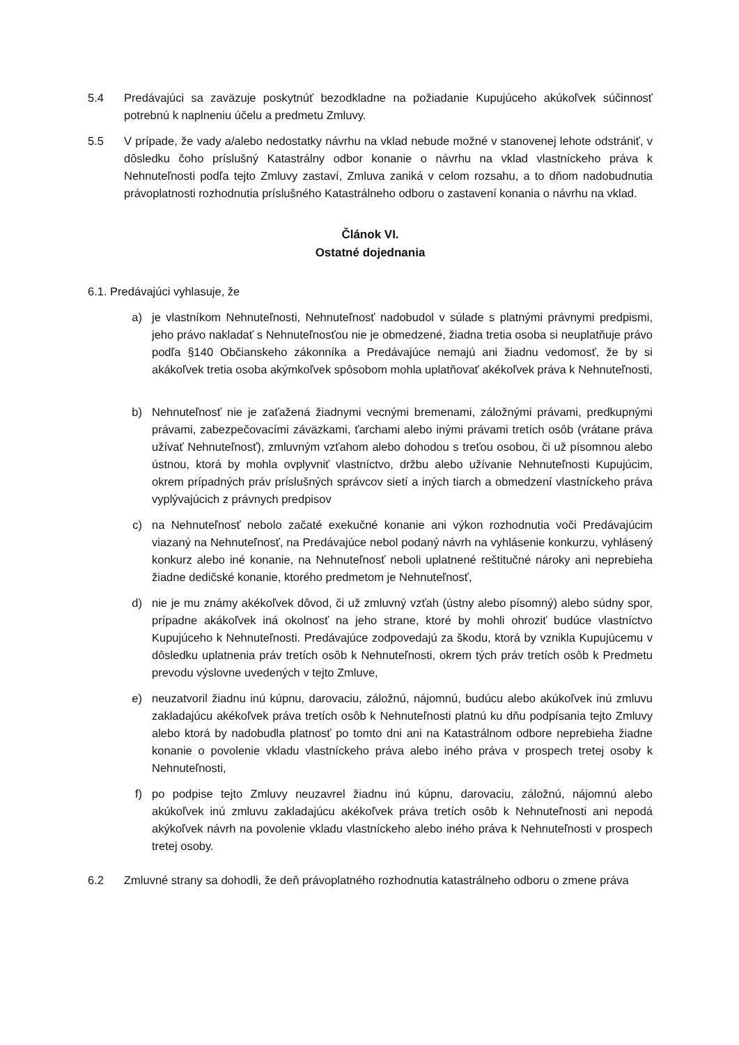5.4 Predávajúci sa zaväzuje poskytnúť bezodkladne na požiadanie Kupujúceho akúkoľvek súčinnosť potrebnú k naplneniu účelu a predmetu Zmluvy.
5.5 V prípade, že vady a/alebo nedostatky návrhu na vklad nebude možné v stanovenej lehote odstrániť, v dôsledku čoho príslušný Katastrálny odbor konanie o návrhu na vklad vlastníckeho práva k Nehnuteľnosti podľa tejto Zmluvy zastaví, Zmluva zaniká v celom rozsahu, a to dňom nadobudnutia právoplatnosti rozhodnutia príslušného Katastrálneho odboru o zastavení konania o návrhu na vklad.
Článok VI.
Ostatné dojednania
6.1. Predávajúci vyhlasuje, že
a) je vlastníkom Nehnuteľnosti, Nehnuteľnosť nadobudol v súlade s platnými právnymi predpismi, jeho právo nakladať s Nehnuteľnosťou nie je obmedzené, žiadna tretia osoba si neuplatňuje právo podľa §140 Občianskeho zákonníka a Predávajúce nemajú ani žiadnu vedomosť, že by si akákoľvek tretia osoba akýmkoľvek spôsobom mohla uplatňovať akékoľvek práva k Nehnuteľnosti,
b) Nehnuteľnosť nie je zaťažená žiadnymi vecnými bremenami, záložnými právami, predkupnými právami, zabezpečovacími záväzkami, ťarchami alebo inými právami tretích osôb (vrátane práva užívať Nehnuteľnosť), zmluvným vzťahom alebo dohodou s treťou osobou, či už písomnou alebo ústnou, ktorá by mohla ovplyvniť vlastníctvo, držbu alebo užívanie Nehnuteľnosti Kupujúcim, okrem prípadných práv príslušných správcov sietí a iných tiarch a obmedzení vlastníckeho práva vyplývajúcich z právnych predpisov
c) na Nehnuteľnosť nebolo začaté exekučné konanie ani výkon rozhodnutia voči Predávajúcim viazaný na Nehnuteľnosť, na Predávajúce nebol podaný návrh na vyhlásenie konkurzu, vyhlásený konkurz alebo iné konanie, na Nehnuteľnosť neboli uplatnené reštitučné nároky ani neprebieha žiadne dedičské konanie, ktorého predmetom je Nehnuteľnosť,
d) nie je mu známy akékoľvek dôvod, či už zmluvný vzťah (ústny alebo písomný) alebo súdny spor, prípadne akákoľvek iná okolnosť na jeho strane, ktoré by mohli ohroziť budúce vlastníctvo Kupujúceho k Nehnuteľnosti. Predávajúce zodpovedajú za škodu, ktorá by vznikla Kupujúcemu v dôsledku uplatnenia práv tretích osôb k Nehnuteľnosti, okrem tých práv tretích osôb k Predmetu prevodu výslovne uvedených v tejto Zmluve,
e) neuzatvoril žiadnu inú kúpnu, darovaciu, záložnú, nájomnú, budúcu alebo akúkoľvek inú zmluvu zakladajúcu akékoľvek práva tretích osôb k Nehnuteľnosti platnú ku dňu podpísania tejto Zmluvy alebo ktorá by nadobudla platnosť po tomto dni ani na Katastrálnom odbore neprebieha žiadne konanie o povolenie vkladu vlastníckeho práva alebo iného práva v prospech tretej osoby k Nehnuteľnosti,
f) po podpise tejto Zmluvy neuzavrel žiadnu inú kúpnu, darovaciu, záložnú, nájomnú alebo akúkoľvek inú zmluvu zakladajúcu akékoľvek práva tretích osôb k Nehnuteľnosti ani nepodá akýkoľvek návrh na povolenie vkladu vlastníckeho alebo iného práva k Nehnuteľnosti v prospech tretej osoby.
6.2 Zmluvné strany sa dohodli, že deň právoplatného rozhodnutia katastrálneho odboru o zmene práva